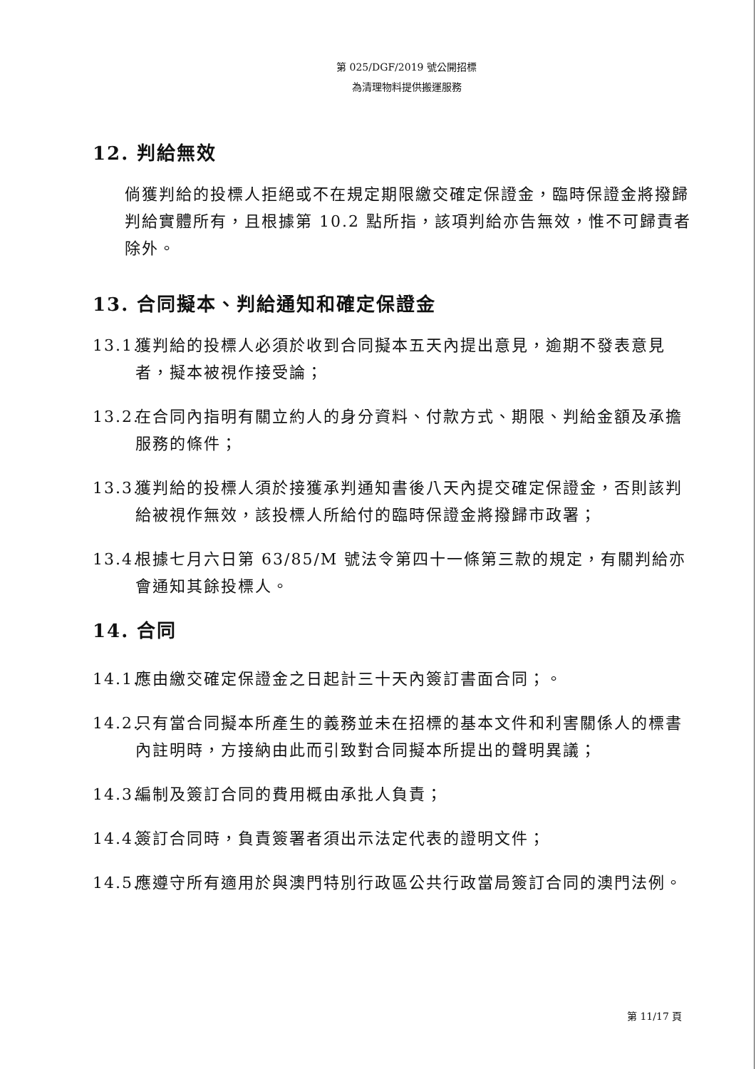第 025/DGF/2019 號公開招標
為清理物料提供搬運服務
12. 判給無效
倘獲判給的投標人拒絕或不在規定期限繳交確定保證金，臨時保證金將撥歸判給實體所有，且根據第 10.2 點所指，該項判給亦告無效，惟不可歸責者除外。
13. 合同擬本、判給通知和確定保證金
13.1. 獲判給的投標人必須於收到合同擬本五天內提出意見，逾期不發表意見者，擬本被視作接受論；
13.2. 在合同內指明有關立約人的身分資料、付款方式、期限、判給金額及承擔服務的條件；
13.3. 獲判給的投標人須於接獲承判通知書後八天內提交確定保證金，否則該判給被視作無效，該投標人所給付的臨時保證金將撥歸市政署；
13.4. 根據七月六日第 63/85/M 號法令第四十一條第三款的規定，有關判給亦會通知其餘投標人。
14. 合同
14.1. 應由繳交確定保證金之日起計三十天內簽訂書面合同；。
14.2. 只有當合同擬本所產生的義務並未在招標的基本文件和利害關係人的標書內註明時，方接納由此而引致對合同擬本所提出的聲明異議；
14.3. 編制及簽訂合同的費用概由承批人負責；
14.4. 簽訂合同時，負責簽署者須出示法定代表的證明文件；
14.5. 應遵守所有適用於與澳門特別行政區公共行政當局簽訂合同的澳門法例。
第 11/17 頁